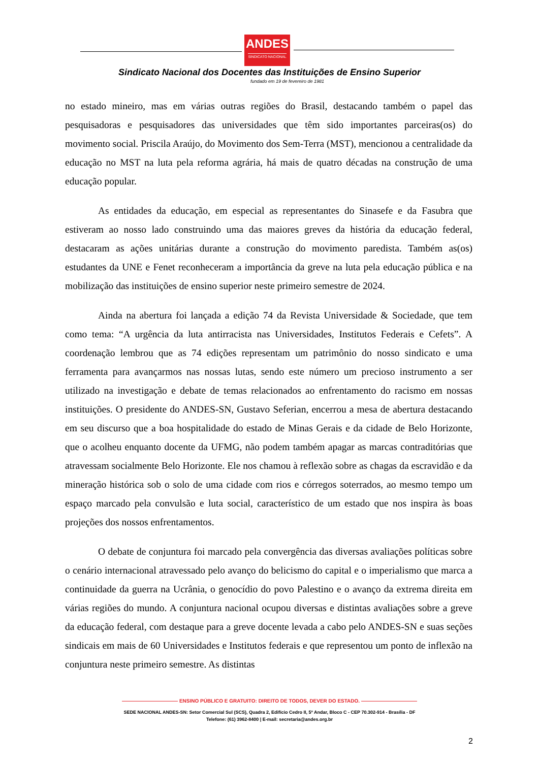ANDES
SINDICATO NACIONAL
Sindicato Nacional dos Docentes das Instituições de Ensino Superior
fundado em 19 de fevereiro de 1981
no estado mineiro, mas em várias outras regiões do Brasil, destacando também o papel das pesquisadoras e pesquisadores das universidades que têm sido importantes parceiras(os) do movimento social. Priscila Araújo, do Movimento dos Sem-Terra (MST), mencionou a centralidade da educação no MST na luta pela reforma agrária, há mais de quatro décadas na construção de uma educação popular.
As entidades da educação, em especial as representantes do Sinasefe e da Fasubra que estiveram ao nosso lado construindo uma das maiores greves da história da educação federal, destacaram as ações unitárias durante a construção do movimento paredista. Também as(os) estudantes da UNE e Fenet reconheceram a importância da greve na luta pela educação pública e na mobilização das instituições de ensino superior neste primeiro semestre de 2024.
Ainda na abertura foi lançada a edição 74 da Revista Universidade & Sociedade, que tem como tema: “A urgência da luta antirracista nas Universidades, Institutos Federais e Cefets”. A coordenação lembrou que as 74 edições representam um patrimônio do nosso sindicato e uma ferramenta para avançarmos nas nossas lutas, sendo este número um precioso instrumento a ser utilizado na investigação e debate de temas relacionados ao enfrentamento do racismo em nossas instituições. O presidente do ANDES-SN, Gustavo Seferian, encerrou a mesa de abertura destacando em seu discurso que a boa hospitalidade do estado de Minas Gerais e da cidade de Belo Horizonte, que o acolheu enquanto docente da UFMG, não podem também apagar as marcas contraditórias que atravessam socialmente Belo Horizonte. Ele nos chamou à reflexão sobre as chagas da escravidão e da mineração histórica sob o solo de uma cidade com rios e córregos soterrados, ao mesmo tempo um espaço marcado pela convulsão e luta social, característico de um estado que nos inspira às boas projeções dos nossos enfrentamentos.
O debate de conjuntura foi marcado pela convergência das diversas avaliações políticas sobre o cenário internacional atravessado pelo avanço do belicismo do capital e o imperialismo que marca a continuidade da guerra na Ucrânia, o genocídio do povo Palestino e o avanço da extrema direita em várias regiões do mundo. A conjuntura nacional ocupou diversas e distintas avaliações sobre a greve da educação federal, com destaque para a greve docente levada a cabo pelo ANDES-SN e suas seções sindicais em mais de 60 Universidades e Institutos federais e que representou um ponto de inflexão na conjuntura neste primeiro semestre. As distintas
——————————— ENSINO PÚBLICO E GRATUITO: DIREITO DE TODOS, DEVER DO ESTADO. ———————————
SEDE NACIONAL ANDES-SN: Setor Comercial Sul (SCS), Quadra 2, Edifício Cedro II, 5º Andar, Bloco C - CEP 70.302-914 - Brasília - DF
Telefone: (61) 3962-8400 | E-mail: secretaria@andes.org.br
2